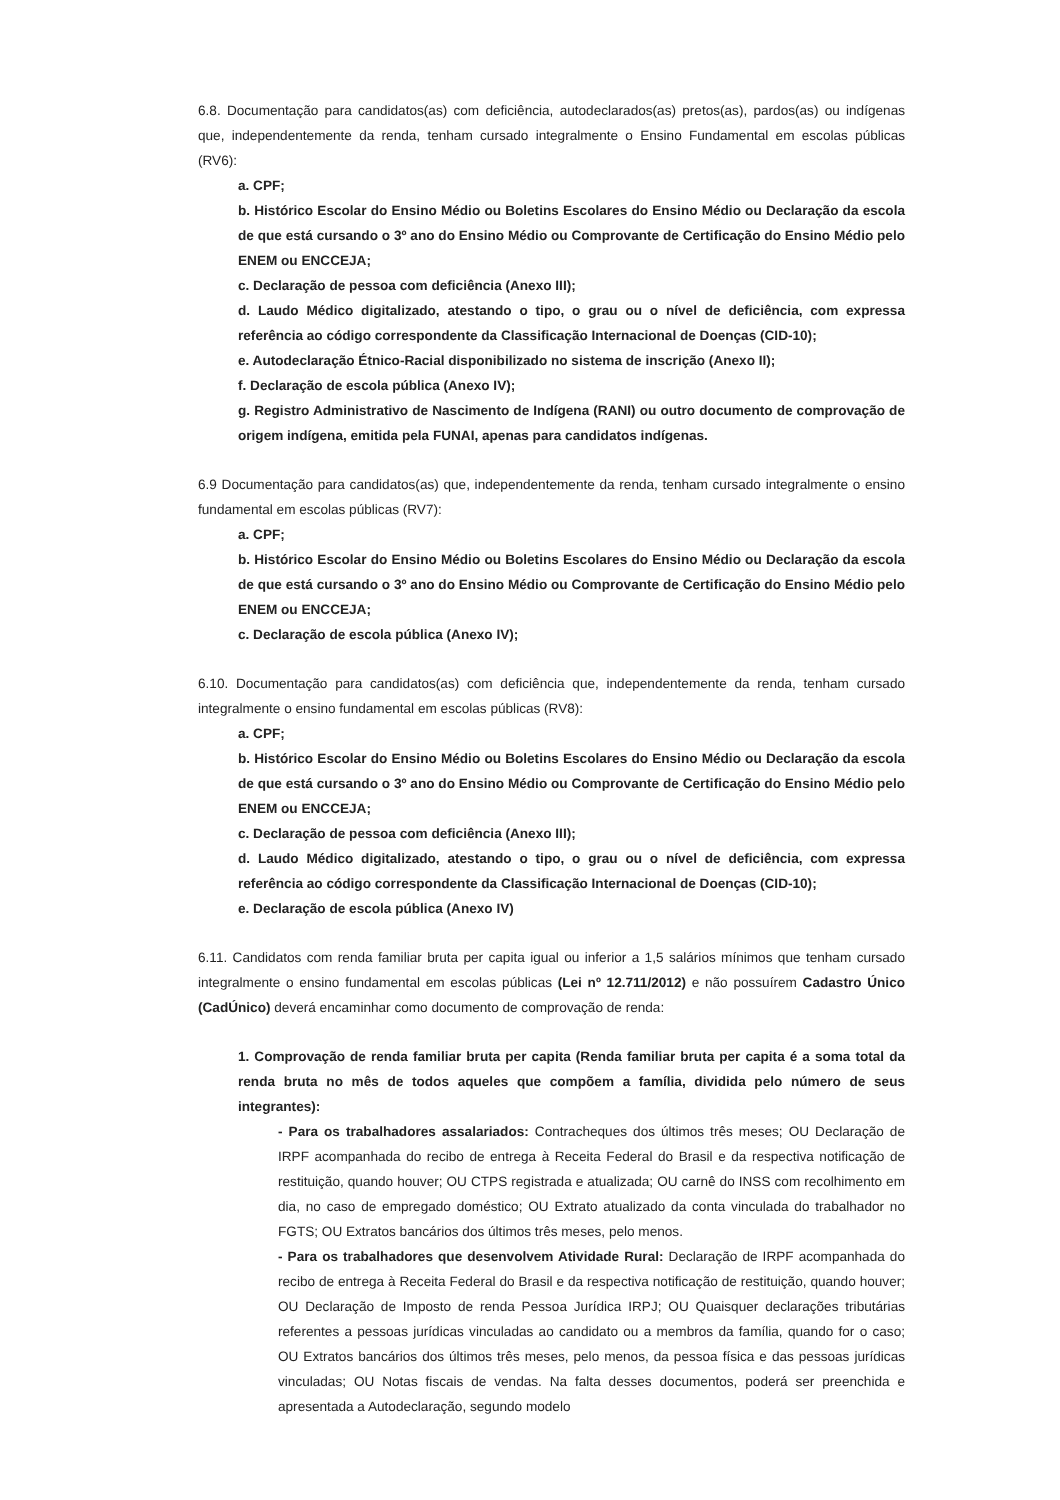6.8. Documentação para candidatos(as) com deficiência, autodeclarados(as) pretos(as), pardos(as) ou indígenas que, independentemente da renda, tenham cursado integralmente o Ensino Fundamental em escolas públicas (RV6):
a. CPF;
b. Histórico Escolar do Ensino Médio ou Boletins Escolares do Ensino Médio ou Declaração da escola de que está cursando o 3º ano do Ensino Médio ou Comprovante de Certificação do Ensino Médio pelo ENEM ou ENCCEJA;
c. Declaração de pessoa com deficiência (Anexo III);
d. Laudo Médico digitalizado, atestando o tipo, o grau ou o nível de deficiência, com expressa referência ao código correspondente da Classificação Internacional de Doenças (CID-10);
e. Autodeclaração Étnico-Racial disponibilizado no sistema de inscrição (Anexo II);
f. Declaração de escola pública (Anexo IV);
g. Registro Administrativo de Nascimento de Indígena (RANI) ou outro documento de comprovação de origem indígena, emitida pela FUNAI, apenas para candidatos indígenas.
6.9 Documentação para candidatos(as) que, independentemente da renda, tenham cursado integralmente o ensino fundamental em escolas públicas (RV7):
a. CPF;
b. Histórico Escolar do Ensino Médio ou Boletins Escolares do Ensino Médio ou Declaração da escola de que está cursando o 3º ano do Ensino Médio ou Comprovante de Certificação do Ensino Médio pelo ENEM ou ENCCEJA;
c. Declaração de escola pública (Anexo IV);
6.10. Documentação para candidatos(as) com deficiência que, independentemente da renda, tenham cursado integralmente o ensino fundamental em escolas públicas (RV8):
a. CPF;
b. Histórico Escolar do Ensino Médio ou Boletins Escolares do Ensino Médio ou Declaração da escola de que está cursando o 3º ano do Ensino Médio ou Comprovante de Certificação do Ensino Médio pelo ENEM ou ENCCEJA;
c. Declaração de pessoa com deficiência (Anexo III);
d. Laudo Médico digitalizado, atestando o tipo, o grau ou o nível de deficiência, com expressa referência ao código correspondente da Classificação Internacional de Doenças (CID-10);
e. Declaração de escola pública (Anexo IV)
6.11. Candidatos com renda familiar bruta per capita igual ou inferior a 1,5 salários mínimos que tenham cursado integralmente o ensino fundamental em escolas públicas (Lei nº 12.711/2012) e não possuírem Cadastro Único (CadÚnico) deverá encaminhar como documento de comprovação de renda:
1. Comprovação de renda familiar bruta per capita (Renda familiar bruta per capita é a soma total da renda bruta no mês de todos aqueles que compõem a família, dividida pelo número de seus integrantes):
- Para os trabalhadores assalariados: Contracheques dos últimos três meses; OU Declaração de IRPF acompanhada do recibo de entrega à Receita Federal do Brasil e da respectiva notificação de restituição, quando houver; OU CTPS registrada e atualizada; OU carnê do INSS com recolhimento em dia, no caso de empregado doméstico; OU Extrato atualizado da conta vinculada do trabalhador no FGTS; OU Extratos bancários dos últimos três meses, pelo menos.
- Para os trabalhadores que desenvolvem Atividade Rural: Declaração de IRPF acompanhada do recibo de entrega à Receita Federal do Brasil e da respectiva notificação de restituição, quando houver; OU Declaração de Imposto de renda Pessoa Jurídica IRPJ; OU Quaisquer declarações tributárias referentes a pessoas jurídicas vinculadas ao candidato ou a membros da família, quando for o caso; OU Extratos bancários dos últimos três meses, pelo menos, da pessoa física e das pessoas jurídicas vinculadas; OU Notas fiscais de vendas. Na falta desses documentos, poderá ser preenchida e apresentada a Autodeclaração, segundo modelo